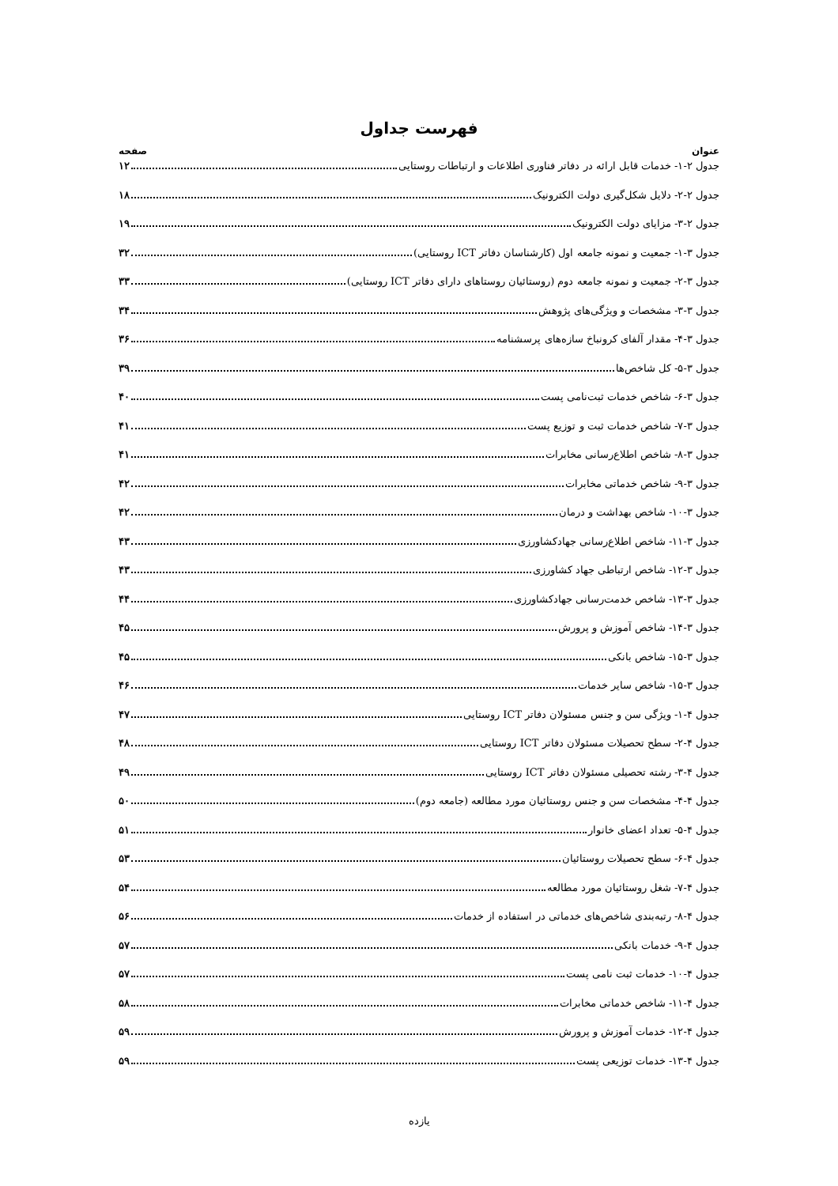فهرست جداول
عنوان صفحه
جدول ۲-۱- خدمات قابل ارائه در دفاتر فناوری اطلاعات و ارتباطات روستایی ۱۲
جدول ۲-۲- دلایل شکل‌گیری دولت الکترونیک ۱۸
جدول ۲-۳- مزایای دولت الکترونیک ۱۹
جدول ۳-۱- جمعیت و نمونه جامعه اول (کارشناسان دفاتر ICT روستایی) ۳۲
جدول ۳-۲- جمعیت و نمونه جامعه دوم (روستائیان روستاهای دارای دفاتر ICT روستایی) ۳۳
جدول ۳-۳- مشخصات و ویژگی‌های پژوهش ۳۴
جدول ۳-۴- مقدار آلفای کرونباخ سازه‌های پرسشنامه ۳۶
جدول ۳-۵- کل شاخص‌ها ۳۹
جدول ۳-۶- شاخص خدمات ثبت‌نامی پست ۴۰
جدول ۳-۷- شاخص خدمات ثبت و توزیع پست ۴۱
جدول ۳-۸- شاخص اطلاع‌رسانی مخابرات ۴۱
جدول ۳-۹- شاخص خدماتی مخابرات ۴۲
جدول ۳-۱۰- شاخص بهداشت و درمان ۴۲
جدول ۳-۱۱- شاخص اطلاع‌رسانی جهادکشاورزی ۴۳
جدول ۳-۱۲- شاخص ارتباطی جهاد کشاورزی ۴۳
جدول ۳-۱۳- شاخص خدمت‌رسانی جهادکشاورزی ۴۴
جدول ۳-۱۴- شاخص آموزش و پرورش ۴۵
جدول ۳-۱۵- شاخص بانکی ۴۵
جدول ۳-۱۵- شاخص سایر خدمات ۴۶
جدول ۴-۱- ویژگی سن و جنس مسئولان دفاتر ICT روستایی ۴۷
جدول ۴-۲- سطح تحصیلات مسئولان دفاتر ICT روستایی ۴۸
جدول ۴-۳- رشته تحصیلی مسئولان دفاتر ICT روستایی ۴۹
جدول ۴-۴- مشخصات سن و جنس روستائیان مورد مطالعه (جامعه دوم) ۵۰
جدول ۴-۵- تعداد اعضای خانوار ۵۱
جدول ۴-۶- سطح تحصیلات روستائیان ۵۳
جدول ۴-۷- شغل روستائیان مورد مطالعه ۵۴
جدول ۴-۸- رتبه‌بندی شاخص‌های خدماتی در استفاده از خدمات ۵۶
جدول ۴-۹- خدمات بانکی ۵۷
جدول ۴-۱۰- خدمات ثبت نامی پست ۵۷
جدول ۴-۱۱- شاخص خدماتی مخابرات ۵۸
جدول ۴-۱۲- خدمات آموزش و پرورش ۵۹
جدول ۴-۱۳- خدمات توزیعی پست ۵۹
یازده